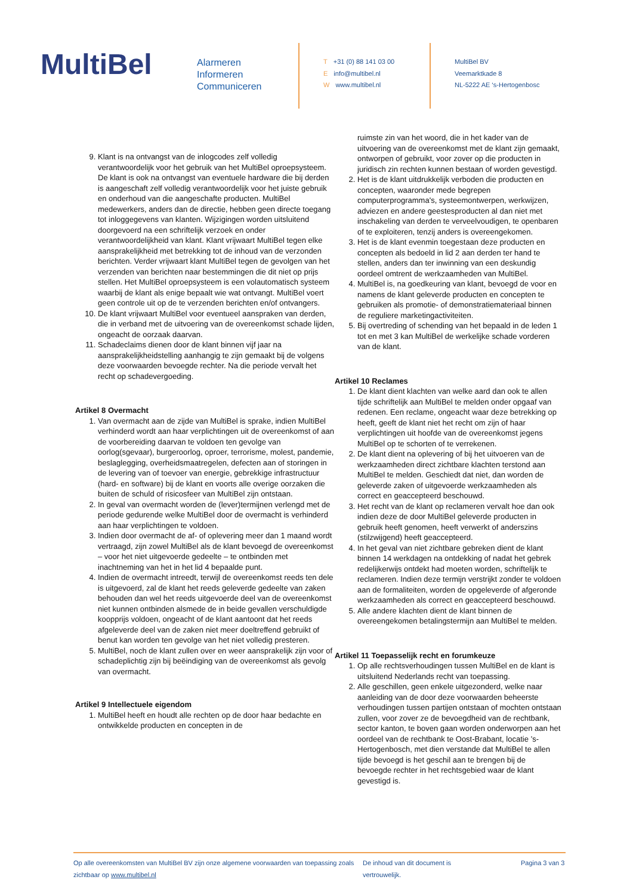MultiBel
Alarmeren
Informeren
Communiceren
T +31 (0) 88 141 03 00
Einfo@multibel.nl
Wwww.multibel.nl
MultiBel BV
Veemarktkade 8
NL-5222 AE ‘s-Hertogenbosc
9. Klant is na ontvangst van de inlogcodes zelf volledig verantwoordelijk voor het gebruik van het MultiBel oproepsysteem. De klant is ook na ontvangst van eventuele hardware die bij derden is aangeschaft zelf volledig verantwoordelijk voor het juiste gebruik en onderhoud van die aangeschafte producten. MultiBel medewerkers, anders dan de directie, hebben geen directe toegang tot inloggegevens van klanten. Wijzigingen worden uitsluitend doorgevoerd na een schriftelijk verzoek en onder verantwoordelijkheid van klant. Klant vrijwaart MultiBel tegen elke aansprakelijkheid met betrekking tot de inhoud van de verzonden berichten. Verder vrijwaart klant MultiBel tegen de gevolgen van het verzenden van berichten naar bestemmingen die dit niet op prijs stellen. Het MultiBel oproepsysteem is een volautomatisch systeem waarbij de klant als enige bepaalt wie wat ontvangt. MultiBel voert geen controle uit op de te verzenden berichten en/of ontvangers.
10. De klant vrijwaart MultiBel voor eventueel aanspraken van derden, die in verband met de uitvoering van de overeenkomst schade lijden, ongeacht de oorzaak daarvan.
11. Schadeclaims dienen door de klant binnen vijf jaar na aansprakelijkheidstelling aanhangig te zijn gemaakt bij de volgens deze voorwaarden bevoegde rechter. Na die periode vervalt het recht op schadevergoeding.
Artikel 8 Overmacht
1. Van overmacht aan de zijde van MultiBel is sprake, indien MultiBel verhinderd wordt aan haar verplichtingen uit de overeenkomst of aan de voorbereiding daarvan te voldoen ten gevolge van oorlog(sgevaar), burgeroorlog, oproer, terrorisme, molest, pandemie, beslaglegging, overheidsmaatregelen, defecten aan of storingen in de levering van of toevoer van energie, gebrekkige infrastructuur (hard- en software) bij de klant en voorts alle overige oorzaken die buiten de schuld of risicosfeer van MultiBel zijn ontstaan.
2. In geval van overmacht worden de (lever)termijnen verlengd met de periode gedurende welke MultiBel door de overmacht is verhinderd aan haar verplichtingen te voldoen.
3. Indien door overmacht de af- of oplevering meer dan 1 maand wordt vertraagd, zijn zowel MultiBel als de klant bevoegd de overeenkomst – voor het niet uitgevoerde gedeelte – te ontbinden met inachtneming van het in het lid 4 bepaalde punt.
4. Indien de overmacht intreedt, terwijl de overeenkomst reeds ten dele is uitgevoerd, zal de klant het reeds geleverde gedeelte van zaken behouden dan wel het reeds uitgevoerde deel van de overeenkomst niet kunnen ontbinden alsmede de in beide gevallen verschuldigde koopprijs voldoen, ongeacht of de klant aantoont dat het reeds afgeleverde deel van de zaken niet meer doeltreffend gebruikt of benut kan worden ten gevolge van het niet volledig presteren.
5. MultiBel, noch de klant zullen over en weer aansprakelijk zijn voor of schadeplichtig zijn bij beëindiging van de overeenkomst als gevolg van overmacht.
Artikel 9 Intellectuele eigendom
1. MultiBel heeft en houdt alle rechten op de door haar bedachte en ontwikkelde producten en concepten in de
ruimste zin van het woord, die in het kader van de uitvoering van de overeenkomst met de klant zijn gemaakt, ontworpen of gebruikt, voor zover op die producten in juridisch zin rechten kunnen bestaan of worden gevestigd.
2. Het is de klant uitdrukkelijk verboden die producten en concepten, waaronder mede begrepen computerprogramma's, systeemontwerpen, werkwijzen, adviezen en andere geestesproducten al dan niet met inschakeling van derden te verveelvoudigen, te openbaren of te exploiteren, tenzij anders is overeengekomen.
3. Het is de klant evenmin toegestaan deze producten en concepten als bedoeld in lid 2 aan derden ter hand te stellen, anders dan ter inwinning van een deskundig oordeel omtrent de werkzaamheden van MultiBel.
4. MultiBel is, na goedkeuring van klant, bevoegd de voor en namens de klant geleverde producten en concepten te gebruiken als promotie- of demonstratiemateriaal binnen de reguliere marketingactiviteiten.
5. Bij overtreding of schending van het bepaald in de leden 1 tot en met 3 kan MultiBel de werkelijke schade vorderen van de klant.
Artikel 10 Reclames
1. De klant dient klachten van welke aard dan ook te allen tijde schriftelijk aan MultiBel te melden onder opgaaf van redenen. Een reclame, ongeacht waar deze betrekking op heeft, geeft de klant niet het recht om zijn of haar verplichtingen uit hoofde van de overeenkomst jegens MultiBel op te schorten of te verrekenen.
2. De klant dient na oplevering of bij het uitvoeren van de werkzaamheden direct zichtbare klachten terstond aan MultiBel te melden. Geschiedt dat niet, dan worden de geleverde zaken of uitgevoerde werkzaamheden als correct en geaccepteerd beschouwd.
3. Het recht van de klant op reclameren vervalt hoe dan ook indien deze de door MultiBel geleverde producten in gebruik heeft genomen, heeft verwerkt of anderszins (stilzwijgend) heeft geaccepteerd.
4. In het geval van niet zichtbare gebreken dient de klant binnen 14 werkdagen na ontdekking of nadat het gebrek redelijkerwijs ontdekt had moeten worden, schriftelijk te reclameren. Indien deze termijn verstrijkt zonder te voldoen aan de formaliteiten, worden de opgeleverde of afgeronde werkzaamheden als correct en geaccepteerd beschouwd.
5. Alle andere klachten dient de klant binnen de overeengekomen betalingstermijn aan MultiBel te melden.
Artikel 11 Toepasselijk recht en forumkeuze
1. Op alle rechtsverhoudingen tussen MultiBel en de klant is uitsluitend Nederlands recht van toepassing.
2. Alle geschillen, geen enkele uitgezonderd, welke naar aanleiding van de door deze voorwaarden beheerste verhoudingen tussen partijen ontstaan of mochten ontstaan zullen, voor zover ze de bevoegdheid van de rechtbank, sector kanton, te boven gaan worden onderworpen aan het oordeel van de rechtbank te Oost-Brabant, locatie ’s-Hertogenbosch, met dien verstande dat MultiBel te allen tijde bevoegd is het geschil aan te brengen bij de bevoegde rechter in het rechtsgebied waar de klant gevestigd is.
Op alle overeenkomsten van MultiBel BV zijn onze algemene voorwaarden van toepassing zoals zichtbaar op www.multibel.nl
De inhoud van dit document is vertrouwelijk.
Pagina 3 van 3